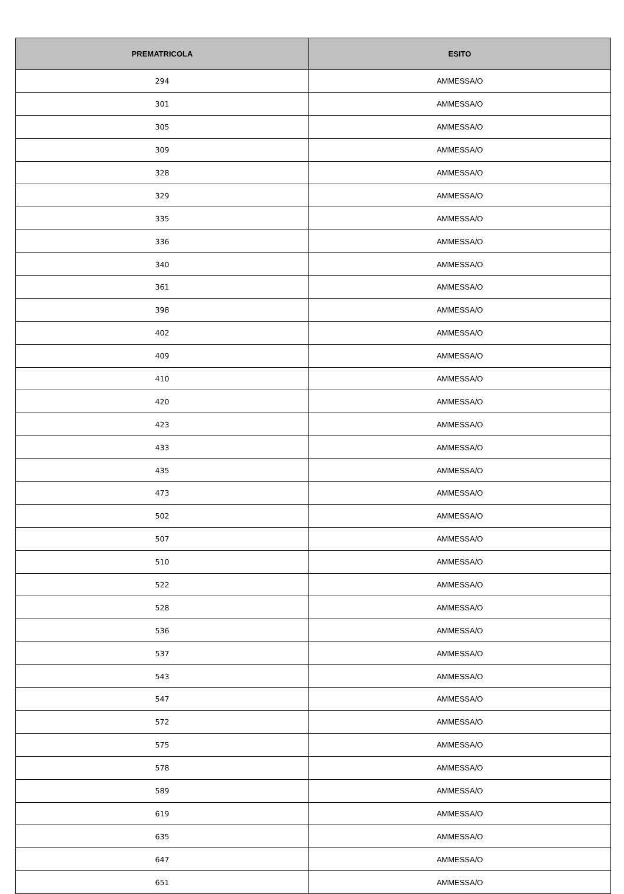| PREMATRICOLA | ESITO |
| --- | --- |
| 294 | AMMESSA/O |
| 301 | AMMESSA/O |
| 305 | AMMESSA/O |
| 309 | AMMESSA/O |
| 328 | AMMESSA/O |
| 329 | AMMESSA/O |
| 335 | AMMESSA/O |
| 336 | AMMESSA/O |
| 340 | AMMESSA/O |
| 361 | AMMESSA/O |
| 398 | AMMESSA/O |
| 402 | AMMESSA/O |
| 409 | AMMESSA/O |
| 410 | AMMESSA/O |
| 420 | AMMESSA/O |
| 423 | AMMESSA/O |
| 433 | AMMESSA/O |
| 435 | AMMESSA/O |
| 473 | AMMESSA/O |
| 502 | AMMESSA/O |
| 507 | AMMESSA/O |
| 510 | AMMESSA/O |
| 522 | AMMESSA/O |
| 528 | AMMESSA/O |
| 536 | AMMESSA/O |
| 537 | AMMESSA/O |
| 543 | AMMESSA/O |
| 547 | AMMESSA/O |
| 572 | AMMESSA/O |
| 575 | AMMESSA/O |
| 578 | AMMESSA/O |
| 589 | AMMESSA/O |
| 619 | AMMESSA/O |
| 635 | AMMESSA/O |
| 647 | AMMESSA/O |
| 651 | AMMESSA/O |